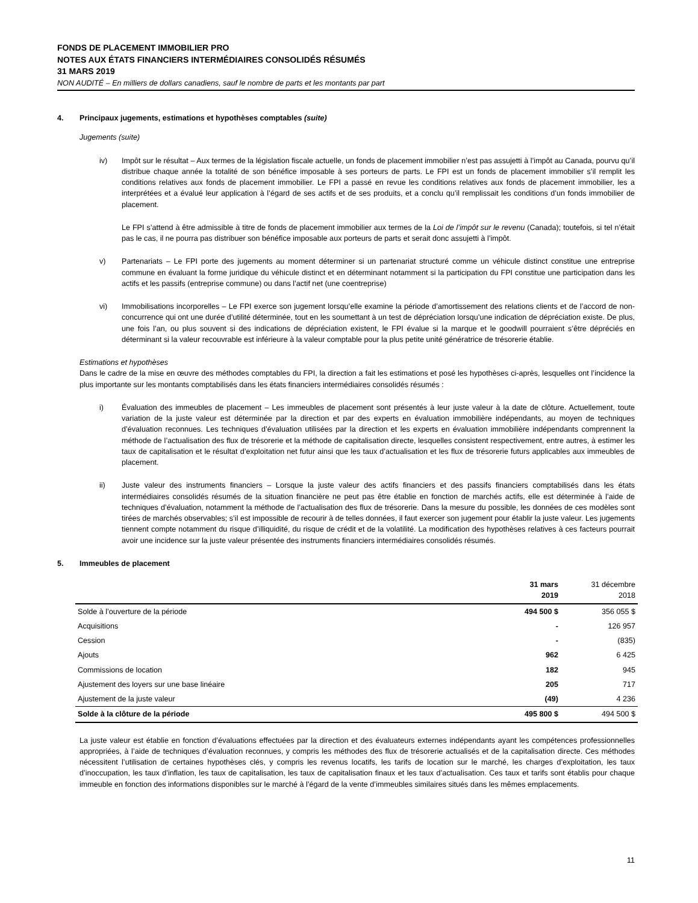FONDS DE PLACEMENT IMMOBILIER PRO
NOTES AUX ÉTATS FINANCIERS INTERMÉDIAIRES CONSOLIDÉS RÉSUMÉS
31 MARS 2019
NON AUDITÉ – En milliers de dollars canadiens, sauf le nombre de parts et les montants par part
4. Principaux jugements, estimations et hypothèses comptables (suite)
Jugements (suite)
iv) Impôt sur le résultat – Aux termes de la législation fiscale actuelle, un fonds de placement immobilier n’est pas assujetti à l’impôt au Canada, pourvu qu’il distribue chaque année la totalité de son bénéfice imposable à ses porteurs de parts. Le FPI est un fonds de placement immobilier s’il remplit les conditions relatives aux fonds de placement immobilier. Le FPI a passé en revue les conditions relatives aux fonds de placement immobilier, les a interprétées et a évalué leur application à l’égard de ses actifs et de ses produits, et a conclu qu’il remplissait les conditions d’un fonds immobilier de placement.
Le FPI s’attend à être admissible à titre de fonds de placement immobilier aux termes de la Loi de l’impôt sur le revenu (Canada); toutefois, si tel n’était pas le cas, il ne pourra pas distribuer son bénéfice imposable aux porteurs de parts et serait donc assujetti à l’impôt.
v) Partenariats – Le FPI porte des jugements au moment déterminer si un partenariat structuré comme un véhicule distinct constitue une entreprise commune en évaluant la forme juridique du véhicule distinct et en déterminant notamment si la participation du FPI constitue une participation dans les actifs et les passifs (entreprise commune) ou dans l’actif net (une coentreprise)
vi) Immobilisations incorporelles – Le FPI exerce son jugement lorsqu’elle examine la période d’amortissement des relations clients et de l’accord de non-concurrence qui ont une durée d’utilité déterminée, tout en les soumettant à un test de dépréciation lorsqu’une indication de dépréciation existe. De plus, une fois l’an, ou plus souvent si des indications de dépréciation existent, le FPI évalue si la marque et le goodwill pourraient s’être dépréciés en déterminant si la valeur recouvrable est inférieure à la valeur comptable pour la plus petite unité génératrice de trésorerie établie.
Estimations et hypothèses
Dans le cadre de la mise en œuvre des méthodes comptables du FPI, la direction a fait les estimations et posé les hypothèses ci-après, lesquelles ont l’incidence la plus importante sur les montants comptabilisés dans les états financiers intermédiaires consolidés résumés :
i) Évaluation des immeubles de placement – Les immeubles de placement sont présentés à leur juste valeur à la date de clôture. Actuellement, toute variation de la juste valeur est déterminée par la direction et par des experts en évaluation immobilière indépendants, au moyen de techniques d’évaluation reconnues. Les techniques d’évaluation utilisées par la direction et les experts en évaluation immobilière indépendants comprennent la méthode de l’actualisation des flux de trésorerie et la méthode de capitalisation directe, lesquelles consistent respectivement, entre autres, à estimer les taux de capitalisation et le résultat d’exploitation net futur ainsi que les taux d’actualisation et les flux de trésorerie futurs applicables aux immeubles de placement.
ii) Juste valeur des instruments financiers – Lorsque la juste valeur des actifs financiers et des passifs financiers comptabilisés dans les états intermédiaires consolidés résumés de la situation financière ne peut pas être établie en fonction de marchés actifs, elle est déterminée à l’aide de techniques d’évaluation, notamment la méthode de l’actualisation des flux de trésorerie. Dans la mesure du possible, les données de ces modèles sont tirées de marchés observables; s’il est impossible de recourir à de telles données, il faut exercer son jugement pour établir la juste valeur. Les jugements tiennent compte notamment du risque d’illiquidité, du risque de crédit et de la volatilité. La modification des hypothèses relatives à ces facteurs pourrait avoir une incidence sur la juste valeur présentée des instruments financiers intermédiaires consolidés résumés.
5. Immeubles de placement
| | 31 mars 2019 | 31 décembre 2018 |
| --- | --- | --- |
| Solde à l’ouverture de la période | 494 500 $ | 356 055 $ |
| Acquisitions | - | 126 957 |
| Cession | - | (835) |
| Ajouts | 962 | 6 425 |
| Commissions de location | 182 | 945 |
| Ajustement des loyers sur une base linéaire | 205 | 717 |
| Ajustement de la juste valeur | (49) | 4 236 |
| Solde à la clôture de la période | 495 800 $ | 494 500 $ |
La juste valeur est établie en fonction d’évaluations effectuées par la direction et des évaluateurs externes indépendants ayant les compétences professionnelles appropriées, à l’aide de techniques d’évaluation reconnues, y compris les méthodes des flux de trésorerie actualisés et de la capitalisation directe. Ces méthodes nécessitent l’utilisation de certaines hypothèses clés, y compris les revenus locatifs, les tarifs de location sur le marché, les charges d’exploitation, les taux d’inoccupation, les taux d’inflation, les taux de capitalisation, les taux de capitalisation finaux et les taux d’actualisation. Ces taux et tarifs sont établis pour chaque immeuble en fonction des informations disponibles sur le marché à l’égard de la vente d’immeubles similaires situés dans les mêmes emplacements.
11